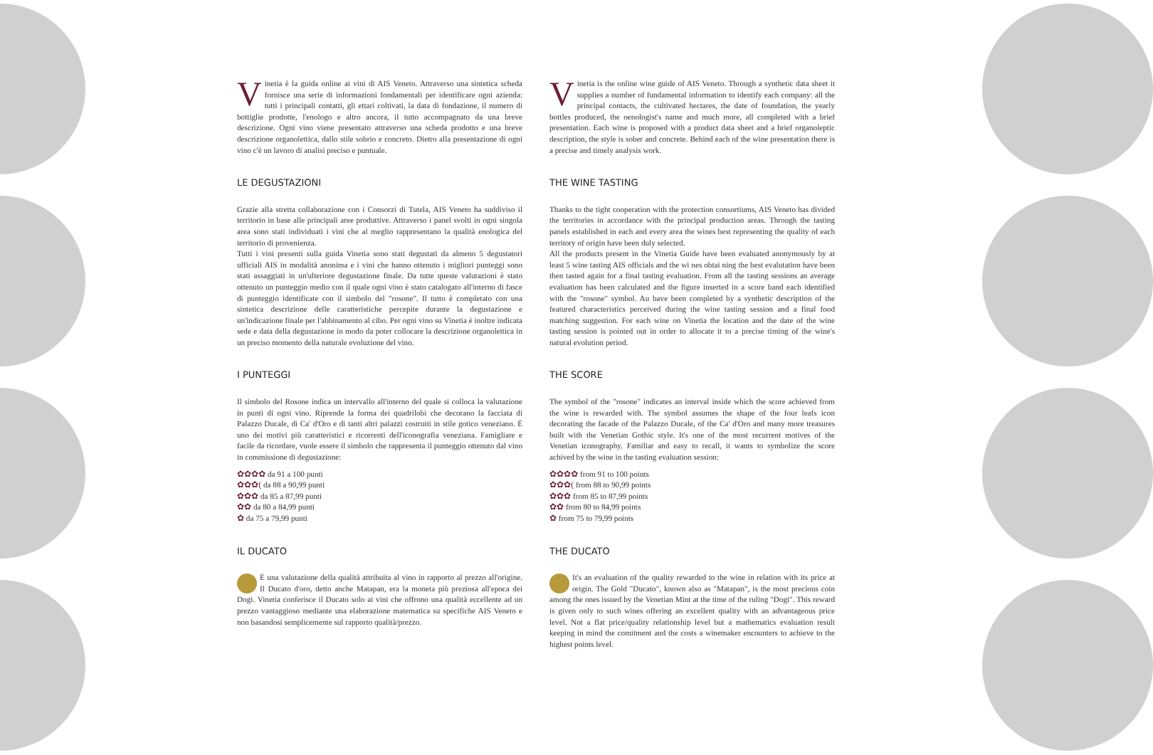Vinetia è la guida online ai vini di AIS Veneto. Attraverso una sintetica scheda fornisce una serie di informazioni fondamentali per identificare ogni azienda: tutti i principali contatti, gli ettari coltivati, la data di fondazione, il numero di bottiglie prodotte, l'enologo e altro ancora, il tutto accompagnato da una breve descrizione. Ogni vino viene presentato attraverso una scheda prodotto e una breve descrizione organolettica, dallo stile sobrio e concreto. Dietro alla presentazione di ogni vino c'è un lavoro di analisi preciso e puntuale.
LE DEGUSTAZIONI
Grazie alla stretta collaborazione con i Consorzi di Tutela, AIS Veneto ha suddiviso il territorio in base alle principali aree produttive. Attraverso i panel svolti in ogni singola area sono stati individuati i vini che al meglio rappresentano la qualità enologica del territorio di provenienza.
Tutti i vini presenti sulla guida Vinetia sono stati degustati da almeno 5 degustatori ufficiali AIS in modalità anonima e i vini che hanno ottenuto i migliori punteggi sono stati assaggiati in un'ulteriore degustazione finale. Da tutte queste valutazioni è stato ottenuto un punteggio medio con il quale ogni vino è stato catalogato all'interno di fasce di punteggio identificate con il simbolo del "rosone". Il tutto è completato con una sintetica descrizione delle caratteristiche percepite durante la degustazione e un'indicazione finale per l'abbinamento al cibo. Per ogni vino su Vinetia è inoltre indicata sede e data della degustazione in modo da poter collocare la descrizione organolettica in un preciso momento della naturale evoluzione del vino.
I PUNTEGGI
Il simbolo del Rosone indica un intervallo all'interno del quale si colloca la valutazione in punti di ogni vino. Riprende la forma dei quadrilobi che decorano la facciata di Palazzo Ducale, di Ca' d'Oro e di tanti altri palazzi costruiti in stile gotico veneziano. È uno dei motivi più caratteristici e ricorrenti dell'iconografia veneziana. Famigliare e facile da ricordare, vuole essere il simbolo che rappresenta il punteggio ottenuto dal vino in commissione di degustazione:
✿✿✿✿ da 91 a 100 punti
✿✿✿( da 88 a 90,99 punti
✿✿✿ da 85 a 87,99 punti
✿✿ da 80 a 84,99 punti
✿ da 75 a 79,99 punti
IL DUCATO
È una valutazione della qualità attribuita al vino in rapporto al prezzo all'origine. Il Ducato d'oro, detto anche Matapan, era la moneta più preziosa all'epoca dei Dogi. Vinetia conferisce il Ducato solo ai vini che offrono una qualità eccellente ad un prezzo vantaggioso mediante una elaborazione matematica su specifiche AIS Veneto e non basandosi semplicemente sul rapporto qualità/prezzo.
Vinetia is the online wine guide of AIS Veneto. Through a synthetic data sheet it supplies a number of fundamental information to identify each company: all the principal contacts, the cultivated hectares, the date of foundation, the yearly bottles produced, the oenologist's name and much more, all completed with a brief presentation. Each wine is proposed with a product data sheet and a brief organoleptic description, the style is sober and concrete. Behind each of the wine presentation there is a precise and timely analysis work.
THE WINE TASTING
Thanks to the tight cooperation with the protection consortiums, AIS Veneto has divided the territories in accordance with the principal production areas. Through the tasting panels established in each and every area the wines best representing the quality of each territory of origin have been duly selected.
All the products present in the Vinetia Guide have been evaluated anonymously by at least 5 wine tasting AIS officials and the wi nes obtai ning the best evalutation have been then tasted again for a final tasting evaluation. From all the tasting sessions an average evaluation has been calculated and the figure inserted in a score band each identified with the "rosone" symbol. Au bave been completed by a synthetic description of the featured characteristics perceived during the wine tasting session and a final food matching suggestion. For each wine on Vinetia the location and the date of the wine tasting session is pointed out in order to allocate it to a precise timing of the wine's natural evolution period.
THE SCORE
The symbol of the "rosone" indicates an interval inside which the score achieved from the wine is rewarded with. The symbol assumes the shape of the four leafs icon decorating the facade of the Palazzo Ducale, of the Ca' d'Oro and many more treasures built with the Venetian Gothic style. It's one of the most recurrent motives of the Venetian iconography. Familiar and easy to recall, it wants to symbolize the score achived by the wine in the tasting evaluation session:
✿✿✿✿ from 91 to 100 points
✿✿✿( from 88 to 90,99 points
✿✿✿ from 85 to 87,99 points
✿✿ from 80 to 84,99 points
✿ from 75 to 79,99 points
THE DUCATO
It's an evaluation of the quality rewarded to the wine in relation with its price at origin. The Gold "Ducato", known also as "Matapan", is the most precious coin among the ones issued by the Venetian Mint at the time of the ruling "Dogi". This reward is given only to such wines offering an excellent quality with an advantageous price level. Not a flat price/quality relationship level but a mathematics evaluation result keeping in mind the comitment and the costs a winemaker encounters to achieve to the highest points level.